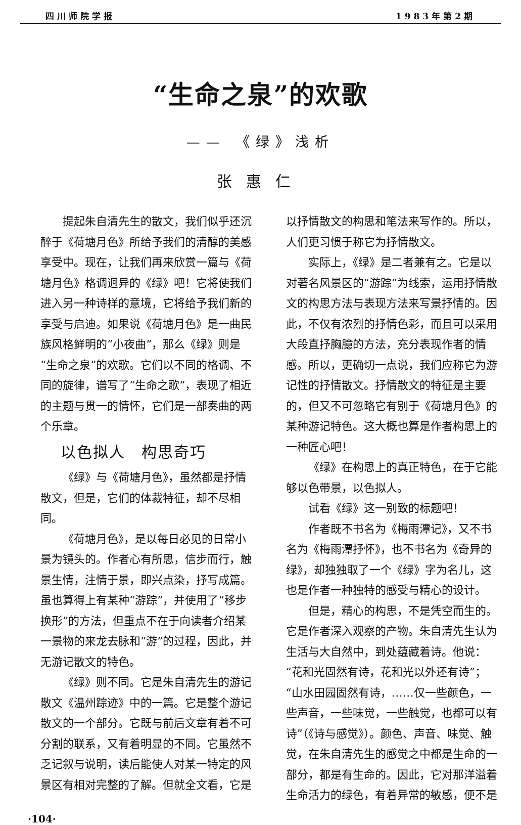四川师院学报 1983年第2期
“生命之泉”的欢歌
—— 《绿》浅析
张惠仁
提起朱自清先生的散文，我们似乎还沉醉于《荷塘月色》所给予我们的清醇的美感享受中。现在，让我们再来欣赏一篇与《荷塘月色》格调迥异的《绿》吧！它将使我们进入另一种诗样的意境，它将给予我们新的享受与启迪。如果说《荷塘月色》是一曲民族风格鲜明的“小夜曲”，那么《绿》则是“生命之泉”的欢歌。它们以不同的格调、不同的旋律，谱写了“生命之歌”，表现了相近的主题与贯一的情怀，它们是一部奏曲的两个乐章。
以色拟人　构思奇巧
《绿》与《荷塘月色》，虽然都是抒情散文，但是，它们的体裁特征，却不尽相同。
《荷塘月色》，是以每日必见的日常小景为镜头的。作者心有所思，信步而行，触景生情，注情于景，即兴点染，抒写成篇。虽也算得上有某种“游踪”，并使用了“移步换形”的方法，但重点不在于向读者介绍某一景物的来龙去脉和“游”的过程，因此，并无游记散文的特色。
《绿》则不同。它是朱自清先生的游记散文《温州踪迹》中的一篇。它是整个游记散文的一个部分。它既与前后文章有着不可分割的联系，又有着明显的不同。它虽然不乏记叙与说明，读后能使人对某一特定的风景区有相对完整的了解。但就全文看，它是
以抒情散文的构思和笔法来写作的。所以，人们更习惯于称它为抒情散文。
实际上，《绿》是二者兼有之。它是以对著名风景区的“游踪”为线索，运用抒情散文的构思方法与表现方法来写景抒情的。因此，不仅有浓烈的抒情色彩，而且可以采用大段直抒胸臆的方法，充分表现作者的情感。所以，更确切一点说，我们应称它为游记性的抒情散文。抒情散文的特征是主要的，但又不可忽略它有别于《荷塘月色》的某种游记特色。这大概也算是作者构思上的一种匠心吧！
《绿》在构思上的真正特色，在于它能够以色带景，以色拟人。
试看《绿》这一别致的标题吧！
作者既不书名为《梅雨潭记》，又不书名为《梅雨潭抒怀》，也不书名为《奇异的绿》，却独独取了一个《绿》字为名儿，这也是作者一种独特的感受与精心的设计。
但是，精心的构思，不是凭空而生的。它是作者深入观察的产物。朱自清先生认为生活与大自然中，到处蕴藏着诗。他说：“花和光固然有诗，花和光以外还有诗”；“山水田园固然有诗，……仅一些颜色，一些声音，一些味觉，一些触觉，也都可以有诗”（《诗与感觉》）。颜色、声音、味觉、触觉，在朱自清先生的感觉之中都是生命的一部分，都是有生命的。因此，它对那洋溢着生命活力的绿色，有着异常的敏感，便不是
·104·